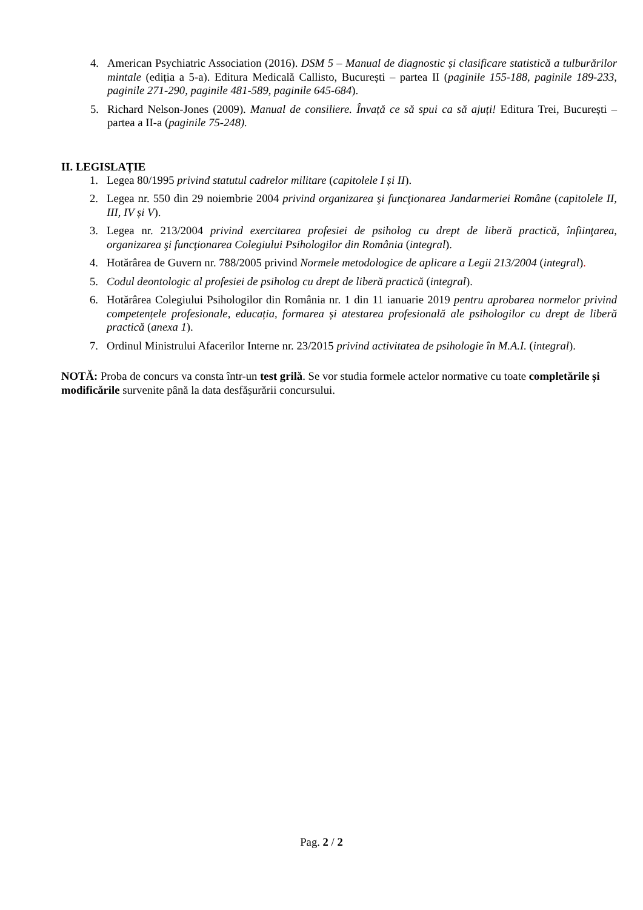4. American Psychiatric Association (2016). DSM 5 – Manual de diagnostic și clasificare statistică a tulburărilor mintale (ediția a 5-a). Editura Medicală Callisto, București – partea II (paginile 155-188, paginile 189-233, paginile 271-290, paginile 481-589, paginile 645-684).
5. Richard Nelson-Jones (2009). Manual de consiliere. Învață ce să spui ca să ajuți! Editura Trei, București – partea a II-a (paginile 75-248).
II. LEGISLAȚIE
1. Legea 80/1995 privind statutul cadrelor militare (capitolele I și II).
2. Legea nr. 550 din 29 noiembrie 2004 privind organizarea şi funcţionarea Jandarmeriei Române (capitolele II, III, IV și V).
3. Legea nr. 213/2004 privind exercitarea profesiei de psiholog cu drept de liberă practică, înfiinţarea, organizarea şi funcţionarea Colegiului Psihologilor din România (integral).
4. Hotărârea de Guvern nr. 788/2005 privind Normele metodologice de aplicare a Legii 213/2004 (integral).
5. Codul deontologic al profesiei de psiholog cu drept de liberă practică (integral).
6. Hotărârea Colegiului Psihologilor din România nr. 1 din 11 ianuarie 2019 pentru aprobarea normelor privind competențele profesionale, educația, formarea și atestarea profesională ale psihologilor cu drept de liberă practică (anexa 1).
7. Ordinul Ministrului Afacerilor Interne nr. 23/2015 privind activitatea de psihologie în M.A.I. (integral).
NOTĂ: Proba de concurs va consta într-un test grilă. Se vor studia formele actelor normative cu toate completările și modificările survenite până la data desfășurării concursului.
Pag. 2 / 2